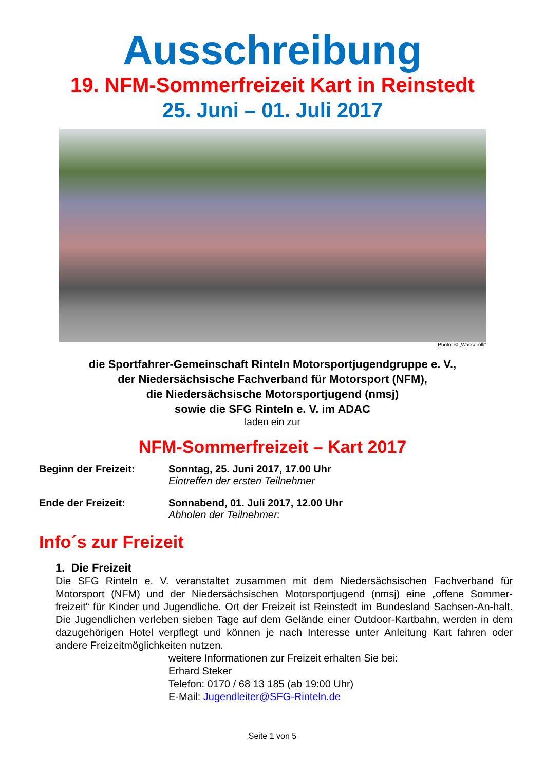Ausschreibung
19. NFM-Sommerfreizeit Kart in Reinstedt
25. Juni – 01. Juli 2017
Photo: © „Wasserolli“
die Sportfahrer-Gemeinschaft Rinteln Motorsportjugendgruppe e. V.,
der Niedersächsische Fachverband für Motorsport (NFM),
die Niedersächsische Motorsportjugend (nmsj)
sowie die SFG Rinteln e. V. im ADAC
laden ein zur
NFM-Sommerfreizeit – Kart 2017
Beginn der Freizeit: Sonntag, 25. Juni 2017, 17.00 Uhr
Eintreffen der ersten Teilnehmer
Ende der Freizeit: Sonnabend, 01. Juli 2017, 12.00 Uhr
Abholen der Teilnehmer:
Info´s zur Freizeit
1. Die Freizeit
Die SFG Rinteln e. V. veranstaltet zusammen mit dem Niedersächsischen Fachverband für Motorsport (NFM) und der Niedersächsischen Motorsportjugend (nmsj) eine „offene Sommer-freizeit“ für Kinder und Jugendliche. Ort der Freizeit ist Reinstedt im Bundesland Sachsen-An-halt. Die Jugendlichen verleben sieben Tage auf dem Gelände einer Outdoor-Kartbahn, werden in dem dazugehörigen Hotel verpflegt und können je nach Interesse unter Anleitung Kart fahren oder andere Freizeitmöglichkeiten nutzen.
weitere Informationen zur Freizeit erhalten Sie bei:
Erhard Steker
Telefon: 0170 / 68 13 185 (ab 19:00 Uhr)
E-Mail: Jugendleiter@SFG-Rinteln.de
Seite 1 von 5